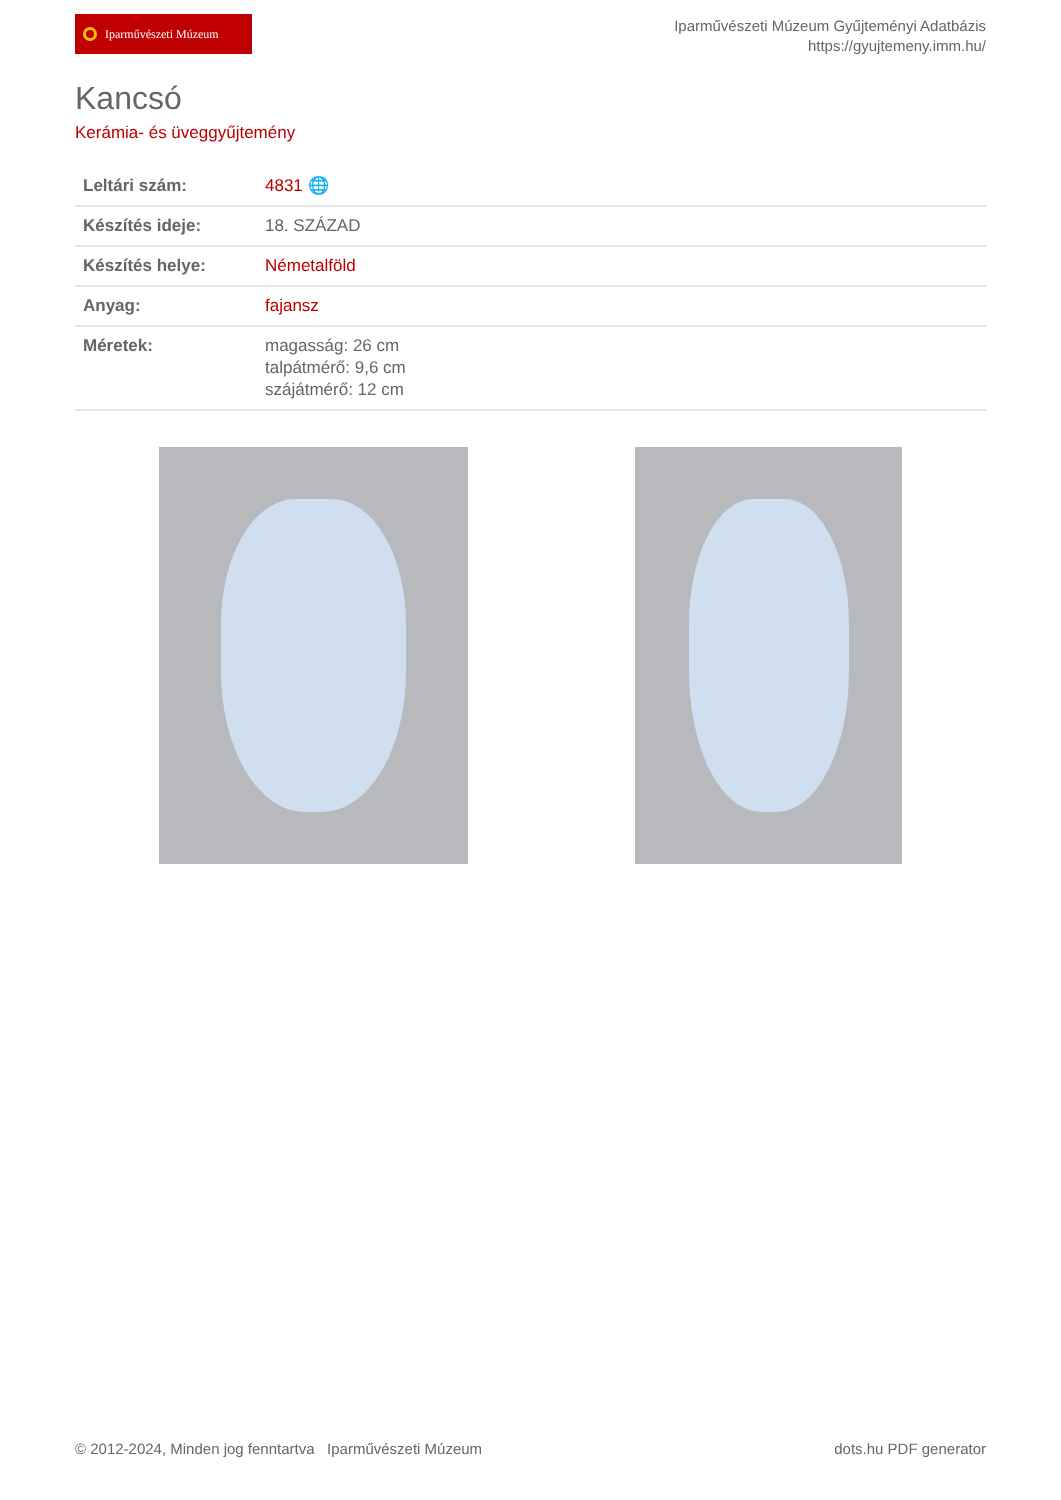Iparművészeti Múzeum
Iparművészeti Múzeum Gyűjteményi Adatbázis
https://gyujtemeny.imm.hu/
Kancsó
Kerámia- és üveggyűjtemény
| Leltári szám: | 4831 🌐 |
| Készítés ideje: | 18. SZÁZAD |
| Készítés helye: | Németalföld |
| Anyag: | fajansz |
| Méretek: | magasság: 26 cm talpátmérő: 9,6 cm szájátmérő: 12 cm |
© 2012-2024, Minden jog fenntartva Iparművészeti Múzeum
dots.hu PDF generator